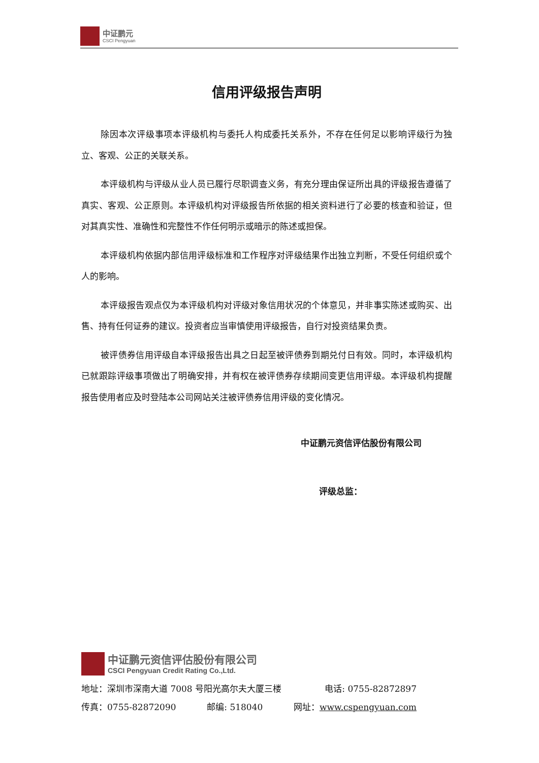中证鹏元
CSCI Pengyuan
信用评级报告声明
除因本次评级事项本评级机构与委托人构成委托关系外，不存在任何足以影响评级行为独立、客观、公正的关联关系。
本评级机构与评级从业人员已履行尽职调查义务，有充分理由保证所出具的评级报告遵循了真实、客观、公正原则。本评级机构对评级报告所依据的相关资料进行了必要的核查和验证，但对其真实性、准确性和完整性不作任何明示或暗示的陈述或担保。
本评级机构依据内部信用评级标准和工作程序对评级结果作出独立判断，不受任何组织或个人的影响。
本评级报告观点仅为本评级机构对评级对象信用状况的个体意见，并非事实陈述或购买、出售、持有任何证券的建议。投资者应当审慎使用评级报告，自行对投资结果负责。
被评债券信用评级自本评级报告出具之日起至被评债券到期兑付日有效。同时，本评级机构已就跟踪评级事项做出了明确安排，并有权在被评债券存续期间变更信用评级。本评级机构提醒报告使用者应及时登陆本公司网站关注被评债券信用评级的变化情况。
中证鹏元资信评估股份有限公司
评级总监：
中证鹏元资信评估股份有限公司
CSCI Pengyuan Credit Rating Co.,Ltd.
地址：深圳市深南大道 7008 号阳光高尔夫大厦三楼 电话: 0755-82872897
传真：0755-82872090 邮编: 518040 网址：www.cspengyuan.com